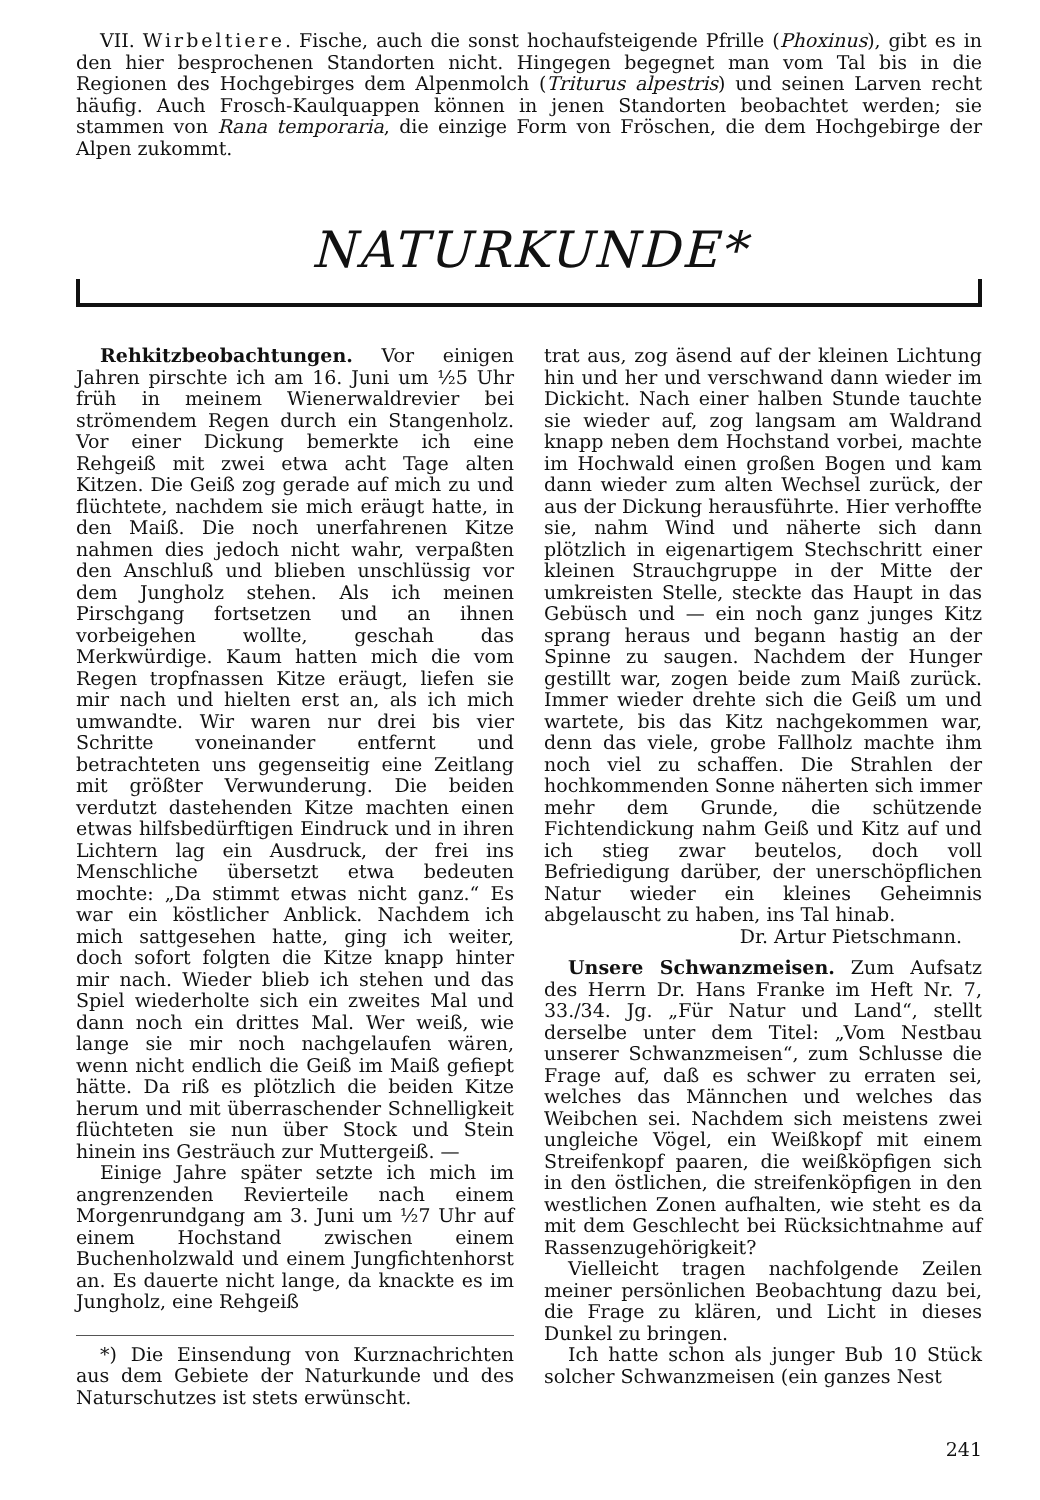VII. Wirbeltiere. Fische, auch die sonst hochaufsteigende Pfrille (Phoxinus), gibt es in den hier besprochenen Standorten nicht. Hingegen begegnet man vom Tal bis in die Regionen des Hochgebirges dem Alpenmolch (Triturus alpestris) und seinen Larven recht häufig. Auch Frosch-Kaulquappen können in jenen Standorten beobachtet werden; sie stammen von Rana temporaria, die einzige Form von Fröschen, die dem Hochgebirge der Alpen zukommt.
NATURKUNDE*
Rehkitzbeobachtungen. Vor einigen Jahren pirschte ich am 16. Juni um ½5 Uhr früh in meinem Wienerwaldrevier bei strömendem Regen durch ein Stangenholz. Vor einer Dickung bemerkte ich eine Rehgeiß mit zwei etwa acht Tage alten Kitzen. Die Geiß zog gerade auf mich zu und flüchtete, nachdem sie mich eräugt hatte, in den Maiß. Die noch unerfahrenen Kitze nahmen dies jedoch nicht wahr, verpaßten den Anschluß und blieben unschlüssig vor dem Jungholz stehen. Als ich meinen Pirschgang fortsetzen und an ihnen vorbeigehen wollte, geschah das Merkwürdige. Kaum hatten mich die vom Regen tropfnassen Kitze eräugt, liefen sie mir nach und hielten erst an, als ich mich umwandte. Wir waren nur drei bis vier Schritte voneinander entfernt und betrachteten uns gegenseitig eine Zeitlang mit größter Verwunderung. Die beiden verdutzt dastehenden Kitze machten einen etwas hilfsbedürftigen Eindruck und in ihren Lichtern lag ein Ausdruck, der frei ins Menschliche übersetzt etwa bedeuten mochte: „Da stimmt etwas nicht ganz.“ Es war ein köstlicher Anblick. Nachdem ich mich sattgesehen hatte, ging ich weiter, doch sofort folgten die Kitze knapp hinter mir nach. Wieder blieb ich stehen und das Spiel wiederholte sich ein zweites Mal und dann noch ein drittes Mal. Wer weiß, wie lange sie mir noch nachgelaufen wären, wenn nicht endlich die Geiß im Maiß gefiept hätte. Da riß es plötzlich die beiden Kitze herum und mit überraschender Schnelligkeit flüchteten sie nun über Stock und Stein hinein ins Gesträuch zur Muttergeiß. —
Einige Jahre später setzte ich mich im angrenzenden Revierteile nach einem Morgenrundgang am 3. Juni um ½7 Uhr auf einem Hochstand zwischen einem Buchenholzwald und einem Jungfichtenhorst an. Es dauerte nicht lange, da knackte es im Jungholz, eine Rehgeiß
*) Die Einsendung von Kurznachrichten aus dem Gebiete der Naturkunde und des Naturschutzes ist stets erwünscht.
trat aus, zog äsend auf der kleinen Lichtung hin und her und verschwand dann wieder im Dickicht. Nach einer halben Stunde tauchte sie wieder auf, zog langsam am Waldrand knapp neben dem Hochstand vorbei, machte im Hochwald einen großen Bogen und kam dann wieder zum alten Wechsel zurück, der aus der Dickung herausführte. Hier verhoffte sie, nahm Wind und näherte sich dann plötzlich in eigenartigem Stechschritt einer kleinen Strauchgruppe in der Mitte der umkreisten Stelle, steckte das Haupt in das Gebüsch und — ein noch ganz junges Kitz sprang heraus und begann hastig an der Spinne zu saugen. Nachdem der Hunger gestillt war, zogen beide zum Maiß zurück. Immer wieder drehte sich die Geiß um und wartete, bis das Kitz nachgekommen war, denn das viele, grobe Fallholz machte ihm noch viel zu schaffen. Die Strahlen der hochkommenden Sonne näherten sich immer mehr dem Grunde, die schützende Fichtendickung nahm Geiß und Kitz auf und ich stieg zwar beutelos, doch voll Befriedigung darüber, der unerschöpflichen Natur wieder ein kleines Geheimnis abgelauscht zu haben, ins Tal hinab.
Dr. Artur Pietschmann.
Unsere Schwanzmeisen. Zum Aufsatz des Herrn Dr. Hans Franke im Heft Nr. 7, 33./34. Jg. „Für Natur und Land“, stellt derselbe unter dem Titel: „Vom Nestbau unserer Schwanzmeisen“, zum Schlusse die Frage auf, daß es schwer zu erraten sei, welches das Männchen und welches das Weibchen sei. Nachdem sich meistens zwei ungleiche Vögel, ein Weißkopf mit einem Streifenkopf paaren, die weißköpfigen sich in den östlichen, die streifenköpfigen in den westlichen Zonen aufhalten, wie steht es da mit dem Geschlecht bei Rücksichtnahme auf Rassenzugehörigkeit?
Vielleicht tragen nachfolgende Zeilen meiner persönlichen Beobachtung dazu bei, die Frage zu klären, und Licht in dieses Dunkel zu bringen.
Ich hatte schon als junger Bub 10 Stück solcher Schwanzmeisen (ein ganzes Nest
241